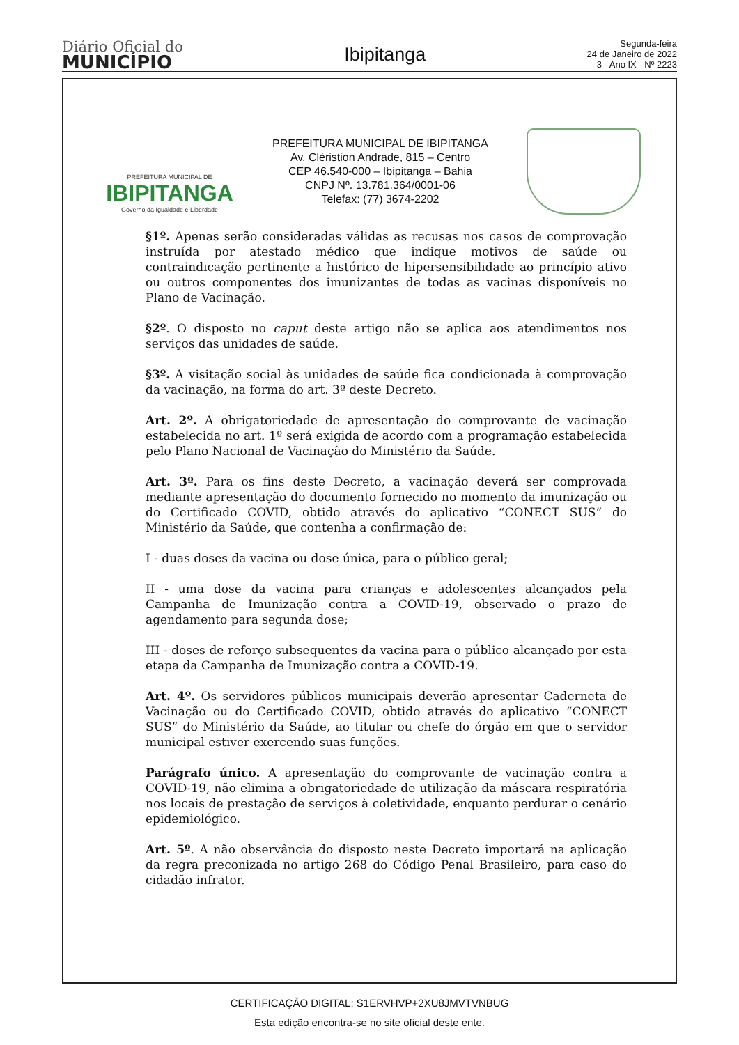Diário Oficial do
MUNICÍPIO
Ibipitanga
Segunda-feira
24 de Janeiro de 2022
3 - Ano IX - Nº 2223
PREFEITURA MUNICIPAL DE
IBIPITANGA
Governo da Igualdade e Liberdade
PREFEITURA MUNICIPAL DE IBIPITANGA
Av. Cléristion Andrade, 815 – Centro
CEP 46.540-000 – Ibipitanga – Bahia
CNPJ Nº. 13.781.364/0001-06
Telefax: (77) 3674-2202
§1º. Apenas serão consideradas válidas as recusas nos casos de comprovação instruída por atestado médico que indique motivos de saúde ou contraindicação pertinente a histórico de hipersensibilidade ao princípio ativo ou outros componentes dos imunizantes de todas as vacinas disponíveis no Plano de Vacinação.
§2º. O disposto no caput deste artigo não se aplica aos atendimentos nos serviços das unidades de saúde.
§3º. A visitação social às unidades de saúde fica condicionada à comprovação da vacinação, na forma do art. 3º deste Decreto.
Art. 2º. A obrigatoriedade de apresentação do comprovante de vacinação estabelecida no art. 1º será exigida de acordo com a programação estabelecida pelo Plano Nacional de Vacinação do Ministério da Saúde.
Art. 3º. Para os fins deste Decreto, a vacinação deverá ser comprovada mediante apresentação do documento fornecido no momento da imunização ou do Certificado COVID, obtido através do aplicativo “CONECT SUS” do Ministério da Saúde, que contenha a confirmação de:
I - duas doses da vacina ou dose única, para o público geral;
II - uma dose da vacina para crianças e adolescentes alcançados pela Campanha de Imunização contra a COVID-19, observado o prazo de agendamento para segunda dose;
III - doses de reforço subsequentes da vacina para o público alcançado por esta etapa da Campanha de Imunização contra a COVID-19.
Art. 4º. Os servidores públicos municipais deverão apresentar Caderneta de Vacinação ou do Certificado COVID, obtido através do aplicativo “CONECT SUS” do Ministério da Saúde, ao titular ou chefe do órgão em que o servidor municipal estiver exercendo suas funções.
Parágrafo único. A apresentação do comprovante de vacinação contra a COVID-19, não elimina a obrigatoriedade de utilização da máscara respiratória nos locais de prestação de serviços à coletividade, enquanto perdurar o cenário epidemiológico.
Art. 5º. A não observância do disposto neste Decreto importará na aplicação da regra preconizada no artigo 268 do Código Penal Brasileiro, para caso do cidadão infrator.
CERTIFICAÇÃO DIGITAL: S1ERVHVP+2XU8JMVTVNBUG
Esta edição encontra-se no site oficial deste ente.